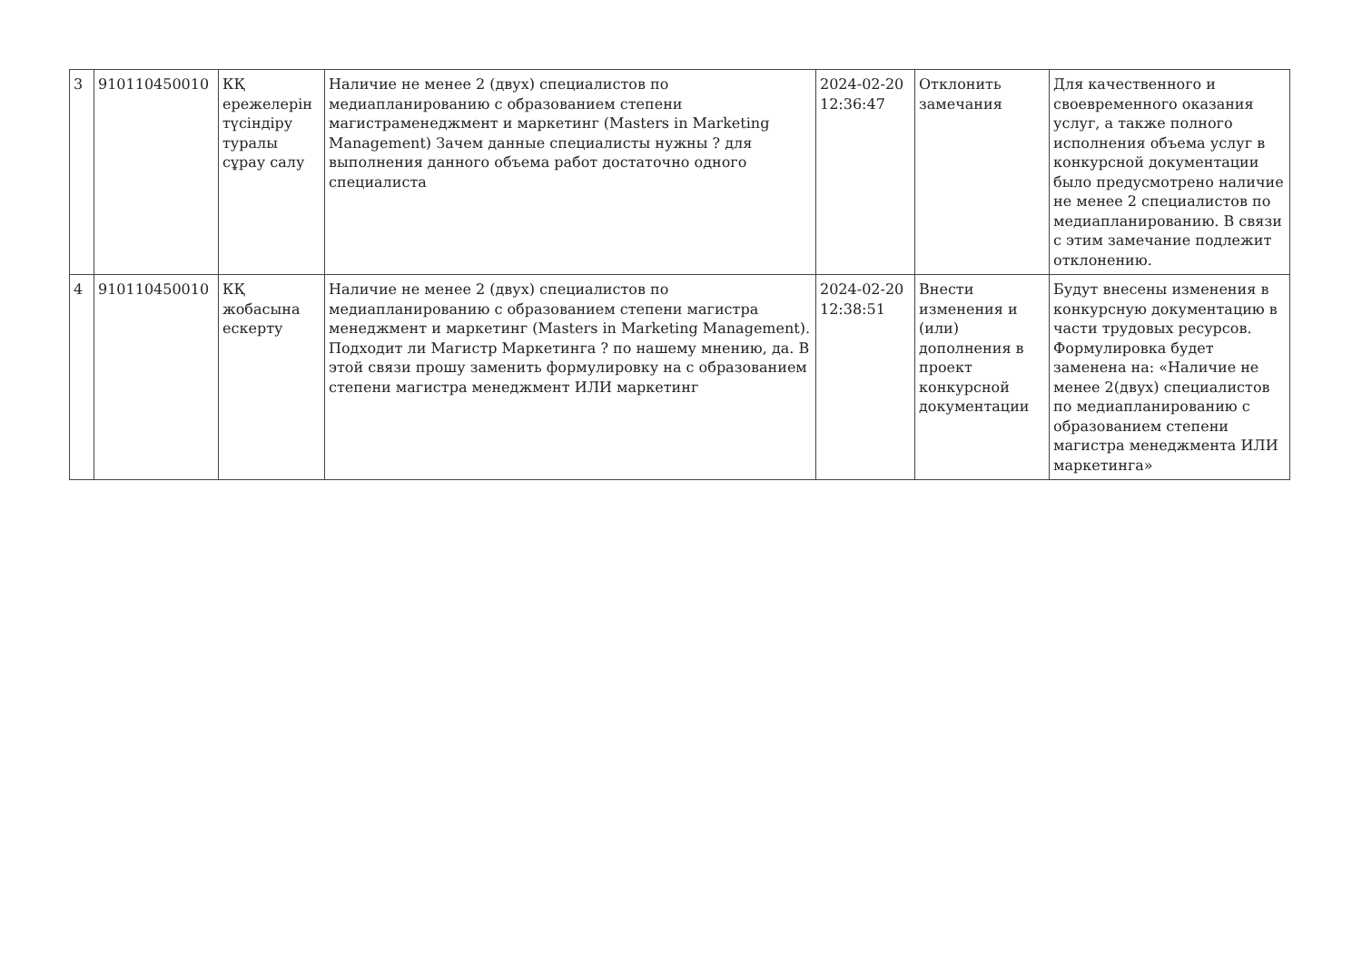| 3 | 910110450010 | КҚ ережелерін түсіндіру туралы сұрау салу | Наличие не менее 2 (двух) специалистов по медиапланированию с образованием степени магистраменеджмент и маркетинг (Masters in Marketing Management) Зачем данные специалисты нужны ? для выполнения данного объема работ достаточно одного специалиста | 2024-02-20 12:36:47 | Отклонить замечания | Для качественного и своевременного оказания услуг, а также полного исполнения объема услуг в конкурсной документации было предусмотрено наличие не менее 2 специалистов по медиапланированию. В связи с этим замечание подлежит отклонению. |
| 4 | 910110450010 | КҚ жобасына ескерту | Наличие не менее 2 (двух) специалистов по медиапланированию с образованием степени магистра менеджмент и маркетинг (Masters in Marketing Management). Подходит ли Магистр Маркетинга ? по нашему мнению, да. В этой связи прошу заменить формулировку на с образованием степени магистра менеджмент ИЛИ маркетинг | 2024-02-20 12:38:51 | Внести изменения и (или) дополнения в проект конкурсной документации | Будут внесены изменения в конкурсную документацию в части трудовых ресурсов. Формулировка будет заменена на: «Наличие не менее 2(двух) специалистов по медиапланированию с образованием степени магистра менеджмента ИЛИ маркетинга» |